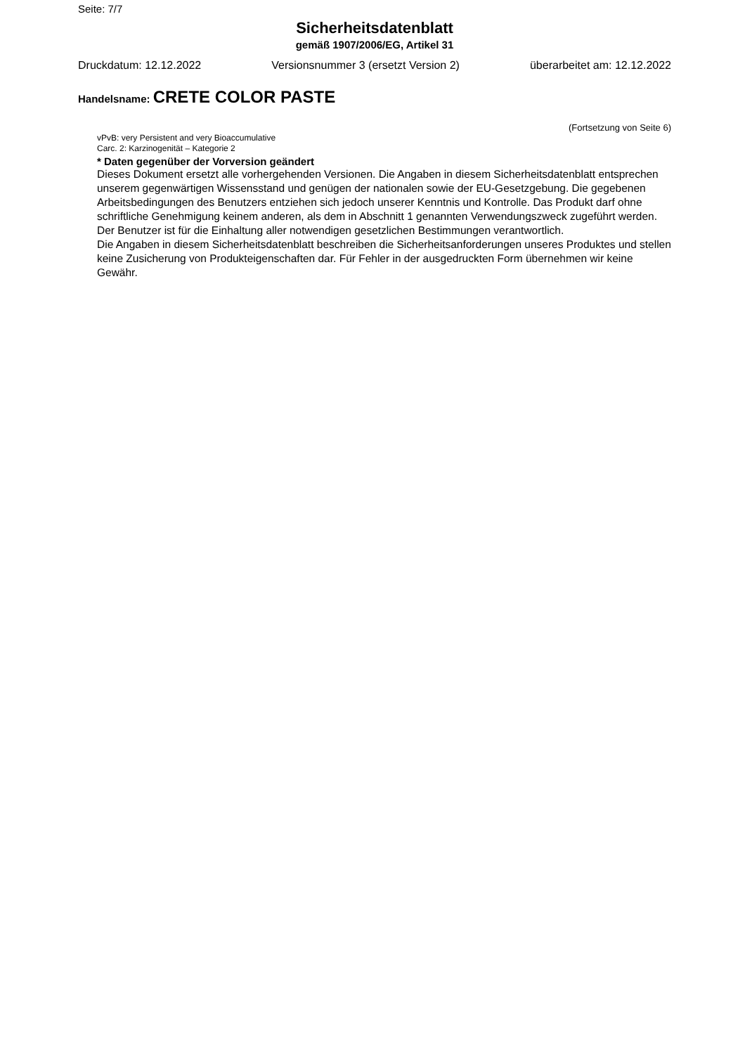Seite: 7/7
Sicherheitsdatenblatt
gemäß 1907/2006/EG, Artikel 31
Druckdatum: 12.12.2022 Versionsnummer 3 (ersetzt Version 2) überarbeitet am: 12.12.2022
Handelsname: CRETE COLOR PASTE
(Fortsetzung von Seite 6)
vPvB: very Persistent and very Bioaccumulative
Carc. 2: Karzinogenität – Kategorie 2
* Daten gegenüber der Vorversion geändert
Dieses Dokument ersetzt alle vorhergehenden Versionen. Die Angaben in diesem Sicherheitsdatenblatt entsprechen unserem gegenwärtigen Wissensstand und genügen der nationalen sowie der EU-Gesetzgebung. Die gegebenen Arbeitsbedingungen des Benutzers entziehen sich jedoch unserer Kenntnis und Kontrolle. Das Produkt darf ohne schriftliche Genehmigung keinem anderen, als dem in Abschnitt 1 genannten Verwendungszweck zugeführt werden. Der Benutzer ist für die Einhaltung aller notwendigen gesetzlichen Bestimmungen verantwortlich.
Die Angaben in diesem Sicherheitsdatenblatt beschreiben die Sicherheitsanforderungen unseres Produktes und stellen keine Zusicherung von Produkteigenschaften dar. Für Fehler in der ausgedruckten Form übernehmen wir keine Gewähr.